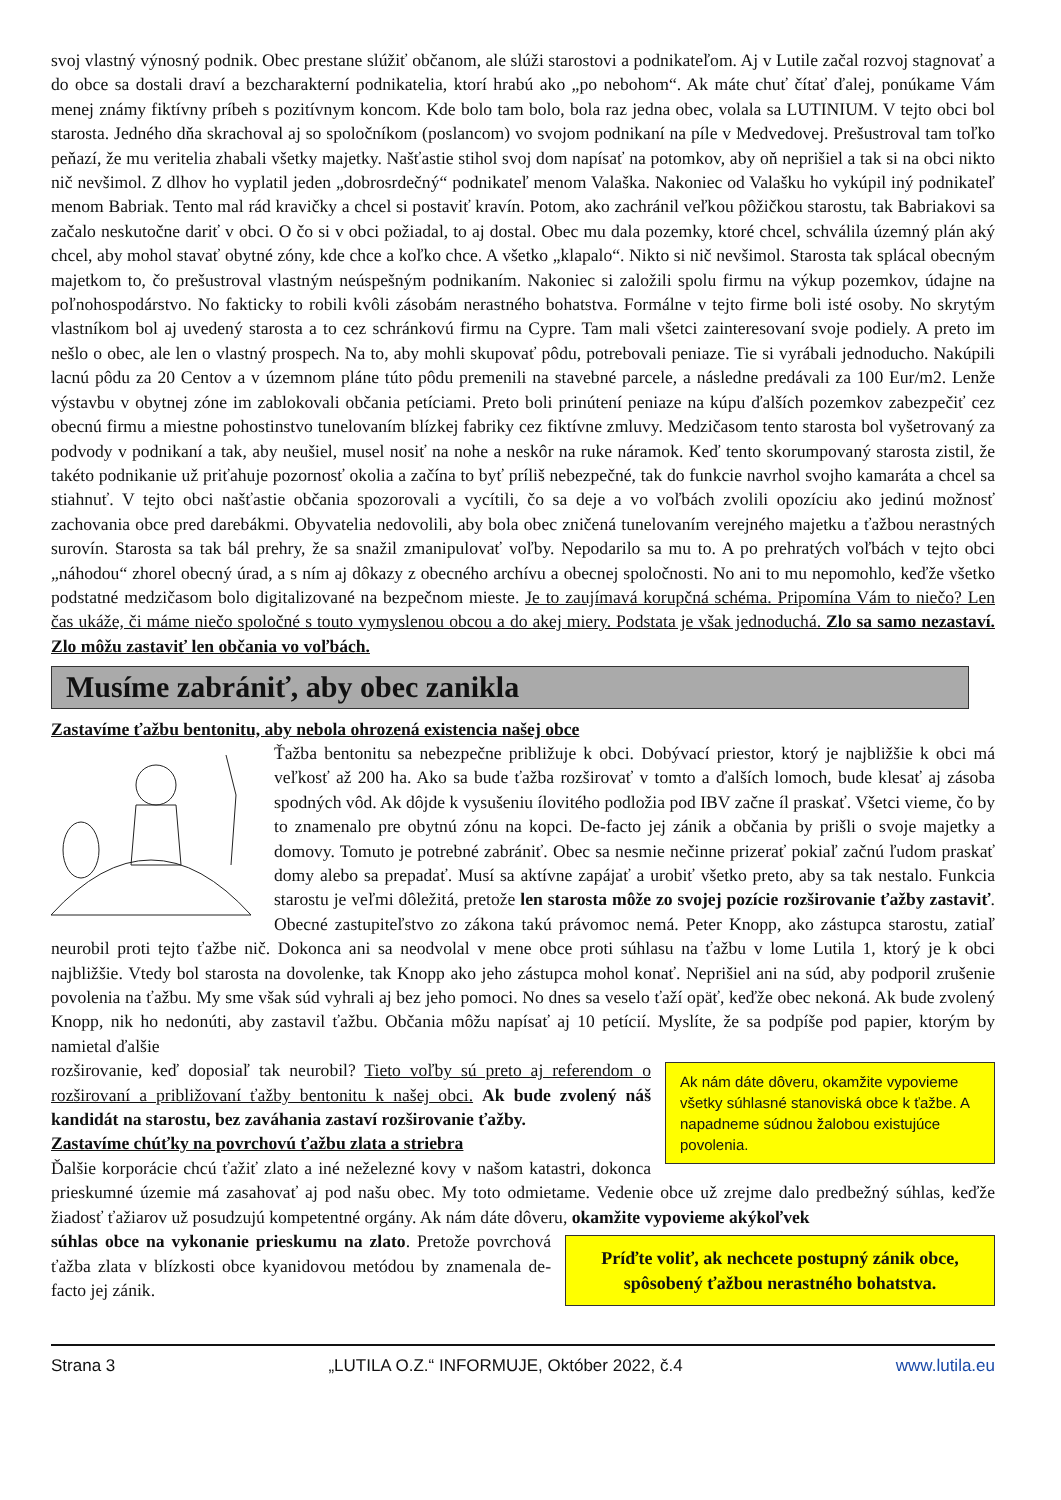svoj vlastný výnosný podnik. Obec prestane slúžiť občanom, ale slúži starostovi a podnikateľom. Aj v Lutile začal rozvoj stagnovať a do obce sa dostali draví a bezcharakterní podnikatelia, ktorí hrabú ako „po nebohom“. Ak máte chuť čítať ďalej, ponúkame Vám menej známy fiktívny príbeh s pozitívnym koncom. Kde bolo tam bolo, bola raz jedna obec, volala sa LUTINIUM. V tejto obci bol starosta. Jedného dňa skrachoval aj so spoločníkom (poslancom) vo svojom podnikaní na píle v Medvedovej. Prešustroval tam toľko peňazí, že mu veritelia zhabali všetky majetky. Našťastie stihol svoj dom napísať na potomkov, aby oň neprišiel a tak si na obci nikto nič nevšimol. Z dlhov ho vyplatil jeden „dobrosrdečný“ podnikateľ menom Valaška. Nakoniec od Valašku ho vykúpil iný podnikateľ menom Babriak. Tento mal rád kravičky a chcel si postaviť kravín. Potom, ako zachránil veľkou pôžičkou starostu, tak Babriakovi sa začalo neskutočne dariť v obci. O čo si v obci požiadal, to aj dostal. Obec mu dala pozemky, ktoré chcel, schválila územný plán aký chcel, aby mohol stavať obytné zóny, kde chce a koľko chce. A všetko „klapalo“. Nikto si nič nevšimol. Starosta tak splácal obecným majetkom to, čo prešustroval vlastným neúspešným podnikaním. Nakoniec si založili spolu firmu na výkup pozemkov, údajne na poľnohospodárstvo. No fakticky to robili kvôli zásobám nerastného bohatstva. Formálne v tejto firme boli isté osoby. No skrytým vlastníkom bol aj uvedený starosta a to cez schránkovú firmu na Cypre. Tam mali všetci zainteresovaní svoje podiely. A preto im nešlo o obec, ale len o vlastný prospech. Na to, aby mohli skupovať pôdu, potrebovali peniaze. Tie si vyrábali jednoducho. Nakúpili lacnú pôdu za 20 Centov a v územnom pláne túto pôdu premenili na stavebné parcele, a následne predávali za 100 Eur/m2. Lenže výstavbu v obytnej zóne im zablokovali občania petíciami. Preto boli prinútení peniaze na kúpu ďalších pozemkov zabezpečiť cez obecnú firmu a miestne pohostinstvo tunelovaním blízkej fabriky cez fiktívne zmluvy. Medzičasom tento starosta bol vyšetrovaný za podvody v podnikaní a tak, aby neušiel, musel nosiť na nohe a neskôr na ruke náramok. Keď tento skorumpovaný starosta zistil, že takéto podnikanie už priťahuje pozornosť okolia a začína to byť príliš nebezpečné, tak do funkcie navrhol svojho kamaráta a chcel sa stiahnuť. V tejto obci našťastie občania spozorovali a vycítili, čo sa deje a vo voľbách zvolili opozíciu ako jedinú možnosť zachovania obce pred darebákmi. Obyvatelia nedovolili, aby bola obec zničená tunelovaním verejného majetku a ťažbou nerastných surovín. Starosta sa tak bál prehry, že sa snažil zmanipulovať voľby. Nepodarilo sa mu to. A po prehratých voľbách v tejto obci „náhodou“ zhorel obecný úrad, a s ním aj dôkazy z obecného archívu a obecnej spoločnosti. No ani to mu nepomohlo, keďže všetko podstatné medzičasom bolo digitalizované na bezpečnom mieste. Je to zaujímavá korupčná schéma. Pripomína Vám to niečo? Len čas ukáže, či máme niečo spoločné s touto vymyslenou obcou a do akej miery. Podstata je však jednoduchá. Zlo sa samo nezastaví. Zlo môžu zastaviť len občania vo voľbách.
Musíme zabrániť, aby obec zanikla
Zastavíme ťažbu bentonitu, aby nebola ohrozená existencia našej obce
Ťažba bentonitu sa nebezpečne približuje k obci. Dobývací priestor, ktorý je najbližšie k obci má veľkosť až 200 ha. Ako sa bude ťažba rozširovať v tomto a ďalších lomoch, bude klesať aj zásoba spodných vôd. Ak dôjde k vysušeniu ílovitého podložia pod IBV začne íl praskať. Všetci vieme, čo by to znamenalo pre obytnú zónu na kopci. De-facto jej zánik a občania by prišli o svoje majetky a domovy. Tomuto je potrebné zabrániť. Obec sa nesmie nečinne prizerať pokiaľ začnú ľudom praskať domy alebo sa prepadať. Musí sa aktívne zapájať a urobiť všetko preto, aby sa tak nestalo. Funkcia starostu je veľmi dôležitá, pretože len starosta môže zo svojej pozície rozširovanie ťažby zastaviť. Obecné zastupiteľstvo zo zákona takú právomoc nemá. Peter Knopp, ako zástupca starostu, zatiaľ neurobil proti tejto ťažbe nič. Dokonca ani sa neodvolal v mene obce proti súhlasu na ťažbu v lome Lutila 1, ktorý je k obci najbližšie. Vtedy bol starosta na dovolenke, tak Knopp ako jeho zástupca mohol konať. Neprišiel ani na súd, aby podporil zrušenie povolenia na ťažbu. My sme však súd vyhrali aj bez jeho pomoci. No dnes sa veselo ťaží opäť, keďže obec nekoná. Ak bude zvolený Knopp, nik ho nedonúti, aby zastavil ťažbu. Občania môžu napísať aj 10 petícií. Myslíte, že sa podpíše pod papier, ktorým by namietal ďalšie
Ak nám dáte dôveru, okamžite vypovieme všetky súhlasné stanoviská obce k ťažbe. A napadneme súdnou žalobou existujúce povolenia.
rozširovanie, keď doposiaľ tak neurobil? Tieto voľby sú preto aj referendom o rozširovaní a približovaní ťažby bentonitu k našej obci. Ak bude zvolený náš kandidát na starostu, bez zaváhania zastaví rozširovanie ťažby.
Zastavíme chúťky na povrchovú ťažbu zlata a striebra
Ďalšie korporácie chcú ťažiť zlato a iné neželezné kovy v našom katastri, dokonca prieskumné územie má zasahovať aj pod našu obec. My toto odmietame. Vedenie obce už zrejme dalo predbežný súhlas, keďže žiadosť ťažiarov už posudzujú kompetentné orgány. Ak nám dáte dôveru, okamžite vypovieme akýkoľvek
Príďte voliť, ak nechcete postupný zánik obce, spôsobený ťažbou nerastného bohatstva.
súhlas obce na vykonanie prieskumu na zlato. Pretože povrchová ťažba zlata v blízkosti obce kyanidovou metódou by znamenala de-facto jej zánik.
Strana 3 „LUTILA O.Z.“ INFORMUJE, Október 2022, č.4 www.lutila.eu